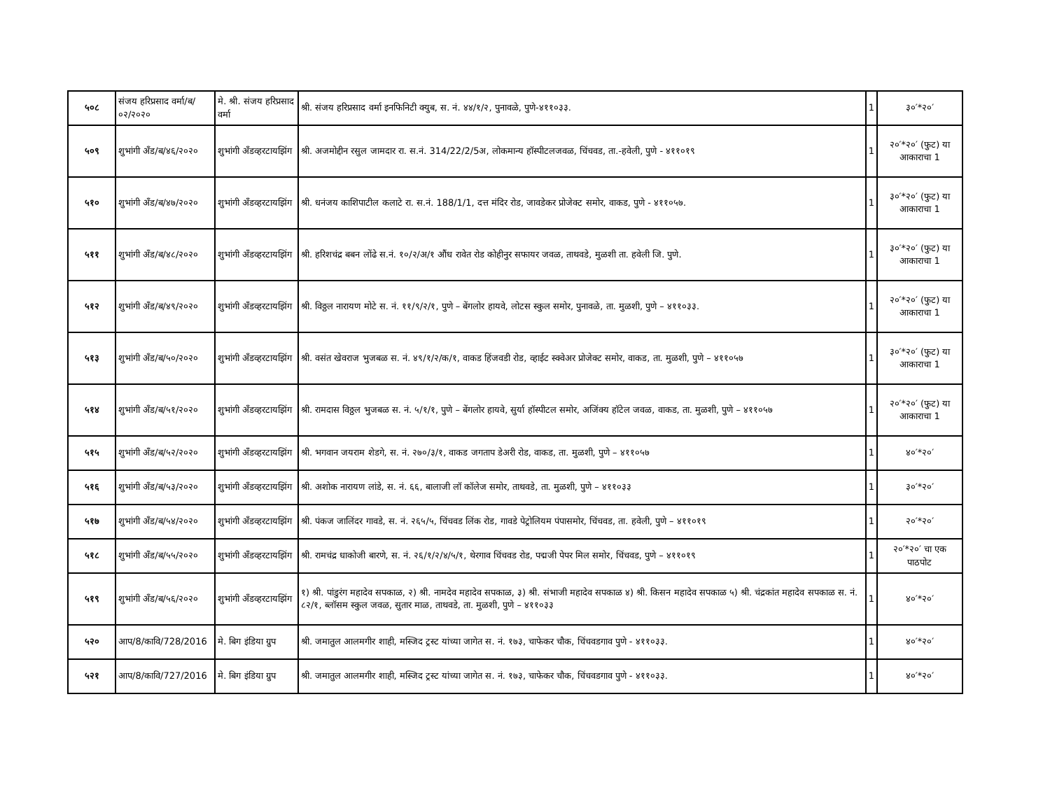| ५०८ | संजय हरिप्रसाद वर्मा/ब/०२/२०२० | मे. श्री. संजय हरिप्रसाद वर्मा | श्री. संजय हरिप्रसाद वर्मा इनफिनिटी क्युब, स. नं. ४४/१/२, पुनावळे, पुणे-४११०३३. | 1 | ३०′*२०′ |
| ५०९ | शुभांगी अँड/ब/४६/२०२० | शुभांगी अँडव्हरटायझिंग | श्री. अजमोद्दीन रसुल जामदार रा. स.नं. 314/22/2/5अ, लोकमान्य हॉस्पीटलजवळ, चिंचवड, ता.-हवेली, पुणे - ४११०१९ | 1 | २०′*२०′ (फुट) या आकाराचा 1 |
| ५१० | शुभांगी अँड/ब/४७/२०२० | शुभांगी अँडव्हरटायझिंग | श्री. धनंजय काशिपाटील कलाटे रा. स.नं. 188/1/1, दत्त मंदिर रोड, जावडेकर प्रोजेक्ट समोर, वाकड, पुणे - ४११०५७. | 1 | ३०′*२०′ (फुट) या आकाराचा 1 |
| ५११ | शुभांगी अँड/ब/४८/२०२० | शुभांगी अँडव्हरटायझिंग | श्री. हरिशचंद्र बबन लोंढे स.नं. १०/२/अ/१ औंध रावेत रोड कोहीनुर सफायर जवळ, ताथवडे, मुळशी ता. हवेली जि. पुणे. | 1 | ३०′*२०′ (फुट) या आकाराचा 1 |
| ५१२ | शुभांगी अँड/ब/४९/२०२० | शुभांगी अँडव्हरटायझिंग | श्री. विठ्ठल नारायण मोटे स. नं. ११/९/२/१, पुणे – बेंगलोर हायवे, लोटस स्कुल समोर, पुनावळे, ता. मुळशी, पुणे – ४११०३३. | 1 | २०′*२०′ (फुट) या आकाराचा 1 |
| ५१३ | शुभांगी अँड/ब/५०/२०२० | शुभांगी अँडव्हरटायझिंग | श्री. वसंत खेवराज भुजबळ स. नं. ४९/१/२/क/१, वाकड हिंजवडी रोड, व्हाईट स्क्वेअर प्रोजेक्ट समोर, वाकड, ता. मुळशी, पुणे – ४११०५७ | 1 | ३०′*२०′ (फुट) या आकाराचा 1 |
| ५१४ | शुभांगी अँड/ब/५१/२०२० | शुभांगी अँडव्हरटायझिंग | श्री. रामदास विठ्ठल भुजबळ स. नं. ५/१/१, पुणे – बेंगलोर हायवे, सुर्या हॉस्पीटल समोर, अजिंक्य हॉटेल जवळ, वाकड, ता. मुळशी, पुणे – ४११०५७ | 1 | २०′*२०′ (फुट) या आकाराचा 1 |
| ५१५ | शुभांगी अँड/ब/५२/२०२० | शुभांगी अँडव्हरटायझिंग | श्री. भगवान जयराम शेडगे, स. नं. २७०/३/१, वाकड जगताप डेअरी रोड, वाकड, ता. मुळशी, पुणे – ४११०५७ | 1 | ४०′*२०′ |
| ५१६ | शुभांगी अँड/ब/५३/२०२० | शुभांगी अँडव्हरटायझिंग | श्री. अशोक नारायण लांडे, स. नं. ६६, बालाजी लॉ कॉलेज समोर, ताथवडे, ता. मुळशी, पुणे – ४११०३३ | 1 | ३०′*२०′ |
| ५१७ | शुभांगी अँड/ब/५४/२०२० | शुभांगी अँडव्हरटायझिंग | श्री. पंकज जालिंदर गावडे, स. नं. २६५/५, चिंचवड लिंक रोड, गावडे पेट्रोलियम पंपासमोर, चिंचवड, ता. हवेली, पुणे – ४११०१९ | 1 | २०′*२०′ |
| ५१८ | शुभांगी अँड/ब/५५/२०२० | शुभांगी अँडव्हरटायझिंग | श्री. रामचंद्र धाकोजी बारणे, स. नं. २६/१/२/४/५/१, थेरगाव चिंचवड रोड, पद्मजी पेपर मिल समोर, चिंचवड, पुणे – ४११०१९ | 1 | २०′*२०′ चा एक पाठपोट |
| ५१९ | शुभांगी अँड/ब/५६/२०२० | शुभांगी अँडव्हरटायझिंग | १) श्री. पांडुरंग महादेव सपकाळ, २) श्री. नामदेव महादेव सपकाळ, ३) श्री. संभाजी महादेव सपकाळ ४) श्री. किसन महादेव सपकाळ ५) श्री. चंद्रकांत महादेव सपकाळ स. नं. ८२/१, ब्लॉसम स्कुल जवळ, सुतार माळ, ताथवडे, ता. मुळशी, पुणे – ४११०३३ | 1 | ४०′*२०′ |
| ५२० | आप/8/कावि/728/2016 | मे. बिग इंडिया ग्रुप | श्री. जमातुल आलमगीर शाही, मस्जिद ट्रस्ट यांच्या जागेत स. नं. १७३, चाफेकर चौक, चिंचवडगाव पुणे - ४११०३३. | 1 | ४०′*२०′ |
| ५२१ | आप/8/कावि/727/2016 | मे. बिग इंडिया ग्रुप | श्री. जमातुल आलमगीर शाही, मस्जिद ट्रस्ट यांच्या जागेत स. नं. १७३, चाफेकर चौक, चिंचवडगाव पुणे - ४११०३३. | 1 | ४०′*२०′ |